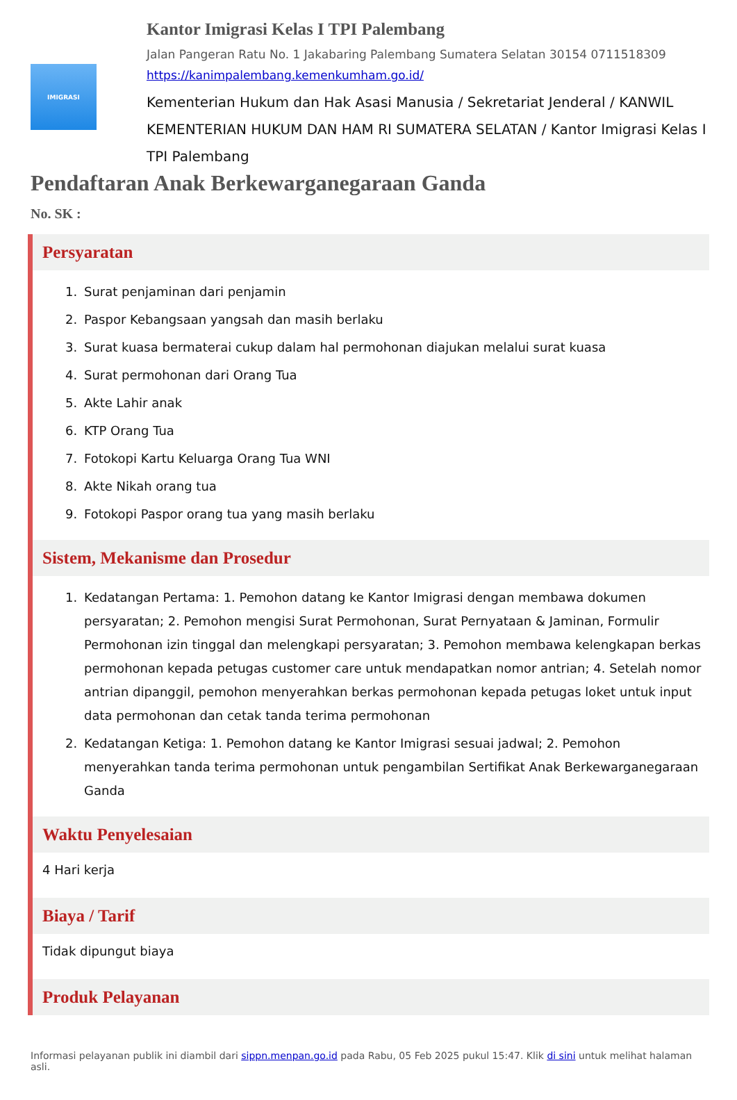IMIGRASI
Kantor Imigrasi Kelas I TPI Palembang
Jalan Pangeran Ratu No. 1 Jakabaring Palembang Sumatera Selatan 30154 0711518309
https://kanimpalembang.kemenkumham.go.id/
Kementerian Hukum dan Hak Asasi Manusia / Sekretariat Jenderal / KANWIL KEMENTERIAN HUKUM DAN HAM RI SUMATERA SELATAN / Kantor Imigrasi Kelas I TPI Palembang
Pendaftaran Anak Berkewarganegaraan Ganda
No. SK :
Persyaratan
1. Surat penjaminan dari penjamin
2. Paspor Kebangsaan yangsah dan masih berlaku
3. Surat kuasa bermaterai cukup dalam hal permohonan diajukan melalui surat kuasa
4. Surat permohonan dari Orang Tua
5. Akte Lahir anak
6. KTP Orang Tua
7. Fotokopi Kartu Keluarga Orang Tua WNI
8. Akte Nikah orang tua
9. Fotokopi Paspor orang tua yang masih berlaku
Sistem, Mekanisme dan Prosedur
1. Kedatangan Pertama: 1. Pemohon datang ke Kantor Imigrasi dengan membawa dokumen persyaratan; 2. Pemohon mengisi Surat Permohonan, Surat Pernyataan & Jaminan, Formulir Permohonan izin tinggal dan melengkapi persyaratan; 3. Pemohon membawa kelengkapan berkas permohonan kepada petugas customer care untuk mendapatkan nomor antrian; 4. Setelah nomor antrian dipanggil, pemohon menyerahkan berkas permohonan kepada petugas loket untuk input data permohonan dan cetak tanda terima permohonan
2. Kedatangan Ketiga: 1. Pemohon datang ke Kantor Imigrasi sesuai jadwal; 2. Pemohon menyerahkan tanda terima permohonan untuk pengambilan Sertifikat Anak Berkewarganegaraan Ganda
Waktu Penyelesaian
4 Hari kerja
Biaya / Tarif
Tidak dipungut biaya
Produk Pelayanan
Informasi pelayanan publik ini diambil dari sippn.menpan.go.id pada Rabu, 05 Feb 2025 pukul 15:47. Klik di sini untuk melihat halaman asli.